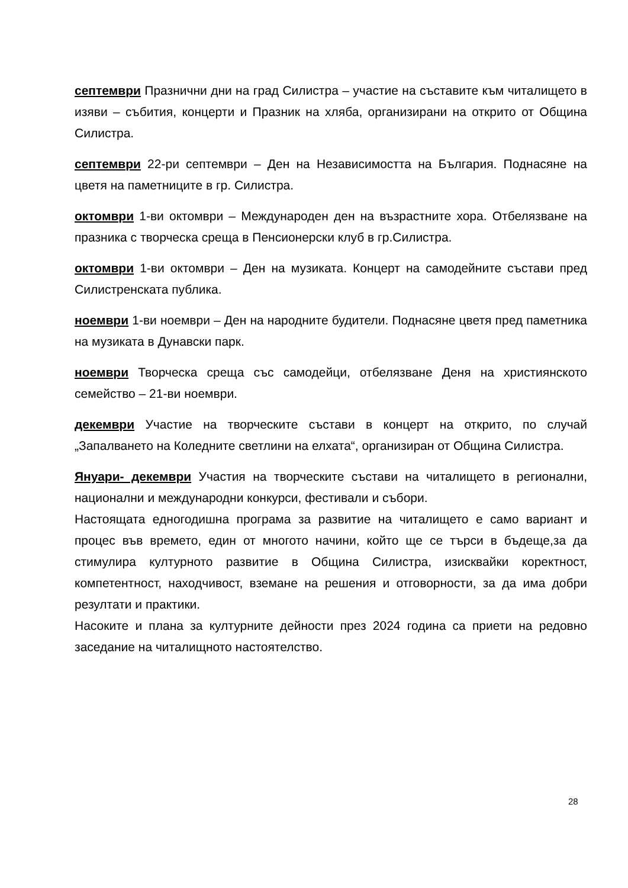септември Празнични дни на град Силистра – участие на съставите към читалището в изяви – събития, концерти и Празник на хляба, организирани на открито от Община Силистра.
септември 22-ри септември – Ден на Независимостта на България. Поднасяне на цветя на паметниците в гр. Силистра.
октомври 1-ви октомври – Международен ден на възрастните хора. Отбелязване на празника с творческа среща в Пенсионерски клуб в гр.Силистра.
октомври 1-ви октомври – Ден на музиката. Концерт на самодейните състави пред Силистренската публика.
ноември 1-ви ноември – Ден на народните будители. Поднасяне цветя пред паметника на музиката в Дунавски парк.
ноември Творческа среща със самодейци, отбелязване Деня на християнското семейство – 21-ви ноември.
декември Участие на творческите състави в концерт на открито, по случай „Запалването на Коледните светлини на елхата“, организиран от Община Силистра.
Януари- декември Участия на творческите състави на читалището в регионални, национални и международни конкурси, фестивали и събори.
Настоящата едногодишна програма за развитие на читалището е само вариант и процес във времето, един от многото начини, който ще се търси в бъдеще,за да стимулира културното развитие в Община Силистра, изисквайки коректност, компетентност, находчивост, вземане на решения и отговорности, за да има добри резултати и практики.
Насоките и плана за културните дейности през 2024 година са приети на редовно заседание на читалищното настоятелство.
28